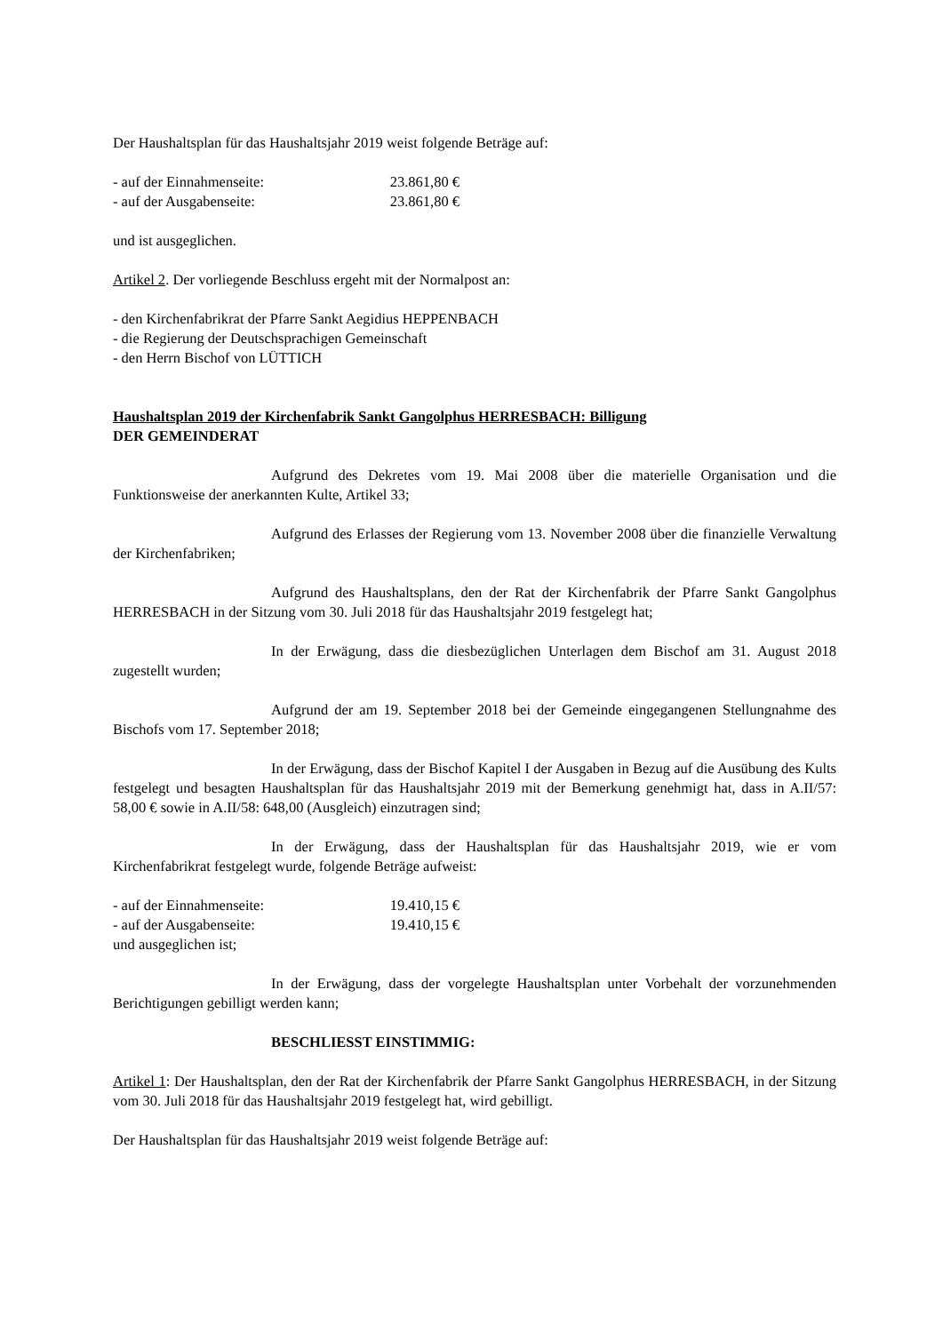Der Haushaltsplan für das Haushaltsjahr 2019 weist folgende Beträge auf:
- auf der Einnahmenseite: 23.861,80 €
- auf der Ausgabenseite: 23.861,80 €
und ist ausgeglichen.
Artikel 2. Der vorliegende Beschluss ergeht mit der Normalpost an:
- den Kirchenfabrikrat der Pfarre Sankt Aegidius HEPPENBACH
- die Regierung der Deutschsprachigen Gemeinschaft
- den Herrn Bischof von LÜTTICH
Haushaltsplan 2019 der Kirchenfabrik Sankt Gangolphus HERRESBACH: Billigung
DER GEMEINDERAT
Aufgrund des Dekretes vom 19. Mai 2008 über die materielle Organisation und die Funktionsweise der anerkannten Kulte, Artikel 33;
Aufgrund des Erlasses der Regierung vom 13. November 2008 über die finanzielle Verwaltung der Kirchenfabriken;
Aufgrund des Haushaltsplans, den der Rat der Kirchenfabrik der Pfarre Sankt Gangolphus HERRESBACH in der Sitzung vom 30. Juli 2018 für das Haushaltsjahr 2019 festgelegt hat;
In der Erwägung, dass die diesbezüglichen Unterlagen dem Bischof am 31. August 2018 zugestellt wurden;
Aufgrund der am 19. September 2018 bei der Gemeinde eingegangenen Stellungnahme des Bischofs vom 17. September 2018;
In der Erwägung, dass der Bischof Kapitel I der Ausgaben in Bezug auf die Ausübung des Kults festgelegt und besagten Haushaltsplan für das Haushaltsjahr 2019 mit der Bemerkung genehmigt hat, dass in A.II/57: 58,00 € sowie in A.II/58: 648,00 (Ausgleich) einzutragen sind;
In der Erwägung, dass der Haushaltsplan für das Haushaltsjahr 2019, wie er vom Kirchenfabrikrat festgelegt wurde, folgende Beträge aufweist:
- auf der Einnahmenseite: 19.410,15 €
- auf der Ausgabenseite: 19.410,15 €
und ausgeglichen ist;
In der Erwägung, dass der vorgelegte Haushaltsplan unter Vorbehalt der vorzunehmenden Berichtigungen gebilligt werden kann;
BESCHLIESST EINSTIMMIG:
Artikel 1: Der Haushaltsplan, den der Rat der Kirchenfabrik der Pfarre Sankt Gangolphus HERRESBACH, in der Sitzung vom 30. Juli 2018 für das Haushaltsjahr 2019 festgelegt hat, wird gebilligt.
Der Haushaltsplan für das Haushaltsjahr 2019 weist folgende Beträge auf: